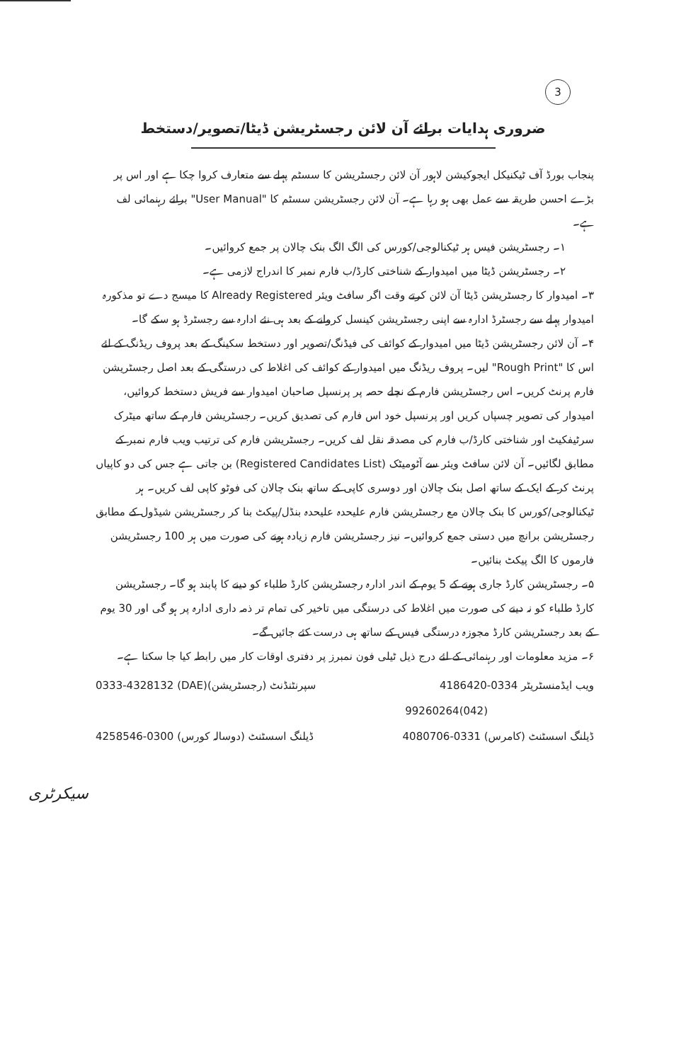3
ضروری ہدایات برائے آن لائن رجسٹریشن ڈیٹا/تصویر/دستخط
پنجاب بورڈ آف ٹیکنیکل ایجوکیشن لاہور آن لائن رجسٹریشن کا سسٹم پہلے سے متعارف کروا چکا ہے اور اس پر بڑے احسن طریقہ سے عمل بھی ہو رہا ہے۔ آن لائن رجسٹریشن سسٹم کا "User Manual" برائے رہنمائی لف ہے۔
۱۔ رجسٹریشن فیس ہر ٹیکنالوجی/کورس کی الگ الگ بنک چالان پر جمع کروائیں۔
۲۔ رجسٹریشن ڈیٹا میں امیدوار کے شناختی کارڈ/ب فارم نمبر کا اندراج لازمی ہے۔
۳۔ امیدوار کا رجسٹریشن ڈیٹا آن لائن کرتے وقت اگر سافٹ ویئر Already Registered کا میسج دے تو مذکورہ امیدوار پہلے سے رجسٹرڈ ادارہ سے اپنی رجسٹریشن کینسل کروانے کے بعد ہی نئے ادارہ سے رجسٹرڈ ہو سکے گا۔
۴۔ آن لائن رجسٹریشن ڈیٹا میں امیدوار کے کوائف کی فیڈنگ/تصویر اور دستخط سکینگ کے بعد پروف ریڈنگ کے لئے اس کا "Rough Print" لیں۔ پروف ریڈنگ میں امیدوار کے کوائف کی اغلاط کی درستگی کے بعد اصل رجسٹریشن فارم پرنٹ کریں۔ اس رجسٹریشن فارم کے نچلے حصہ پر پرنسپل صاحبان امیدوار سے فریش دستخط کروائیں، امیدوار کی تصویر چسپاں کریں اور پرنسپل خود اس فارم کی تصدیق کریں۔ رجسٹریشن فارم کے ساتھ میٹرک سرٹیفکیٹ اور شناختی کارڈ/ب فارم کی مصدقہ نقل لف کریں۔ رجسٹریشن فارم کی ترتیب ویب فارم نمبر کے مطابق لگائیں۔ آن لائن سافٹ ویئر سے آٹومیٹک (Registered Candidates List) بن جاتی ہے جس کی دو کاپیاں پرنٹ کر کے ایک کے ساتھ اصل بنک چالان اور دوسری کاپی کے ساتھ بنک چالان کی فوٹو کاپی لف کریں۔ ہر ٹیکنالوجی/کورس کا بنک چالان مع رجسٹریشن فارم علیحدہ علیحدہ بنڈل/پیکٹ بنا کر رجسٹریشن شیڈول کے مطابق رجسٹریشن برانچ میں دستی جمع کروائیں۔ نیز رجسٹریشن فارم زیادہ ہونے کی صورت میں ہر 100 رجسٹریشن فارموں کا الگ پیکٹ بنائیں۔
۵۔ رجسٹریشن کارڈ جاری ہونے کے 5 یوم کے اندر ادارہ رجسٹریشن کارڈ طلباء کو دینے کا پابند ہو گا۔ رجسٹریشن کارڈ طلباء کو نہ دینے کی صورت میں اغلاط کی درستگی میں تاخیر کی تمام تر ذمہ داری ادارہ پر ہو گی اور 30 یوم کے بعد رجسٹریشن کارڈ مجوزہ درستگی فیس کے ساتھ ہی درست کئے جائیں گے۔
۶۔ مزید معلومات اور رہنمائی کے لئے درج ذیل ٹیلی فون نمبرز پر دفتری اوقات کار میں رابطہ کیا جا سکتا ہے۔
ویب ایڈمنسٹریٹر 0334-4186420 سپرنٹنڈنٹ (رجسٹریشن)(DAE) 0333-4328132
(042)99260264
ڈیلنگ اسسٹنٹ (کامرس) 0331-4080706 ڈیلنگ اسسٹنٹ (دوسالہ کورس) 0300-4258546
سیکرٹری